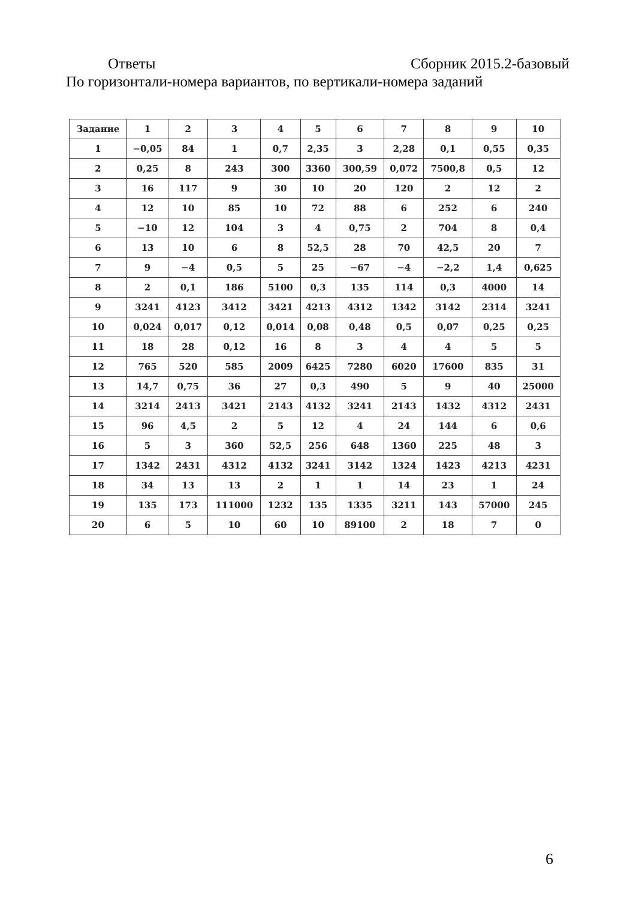Ответы Сборник 2015.2-базовый
По горизонтали-номера вариантов, по вертикали-номера заданий
| Задание | 1 | 2 | 3 | 4 | 5 | 6 | 7 | 8 | 9 | 10 |
| --- | --- | --- | --- | --- | --- | --- | --- | --- | --- | --- |
| 1 | −0,05 | 84 | 1 | 0,7 | 2,35 | 3 | 2,28 | 0,1 | 0,55 | 0,35 |
| 2 | 0,25 | 8 | 243 | 300 | 3360 | 300,59 | 0,072 | 7500,8 | 0,5 | 12 |
| 3 | 16 | 117 | 9 | 30 | 10 | 20 | 120 | 2 | 12 | 2 |
| 4 | 12 | 10 | 85 | 10 | 72 | 88 | 6 | 252 | 6 | 240 |
| 5 | −10 | 12 | 104 | 3 | 4 | 0,75 | 2 | 704 | 8 | 0,4 |
| 6 | 13 | 10 | 6 | 8 | 52,5 | 28 | 70 | 42,5 | 20 | 7 |
| 7 | 9 | −4 | 0,5 | 5 | 25 | −67 | −4 | −2,2 | 1,4 | 0,625 |
| 8 | 2 | 0,1 | 186 | 5100 | 0,3 | 135 | 114 | 0,3 | 4000 | 14 |
| 9 | 3241 | 4123 | 3412 | 3421 | 4213 | 4312 | 1342 | 3142 | 2314 | 3241 |
| 10 | 0,024 | 0,017 | 0,12 | 0,014 | 0,08 | 0,48 | 0,5 | 0,07 | 0,25 | 0,25 |
| 11 | 18 | 28 | 0,12 | 16 | 8 | 3 | 4 | 4 | 5 | 5 |
| 12 | 765 | 520 | 585 | 2009 | 6425 | 7280 | 6020 | 17600 | 835 | 31 |
| 13 | 14,7 | 0,75 | 36 | 27 | 0,3 | 490 | 5 | 9 | 40 | 25000 |
| 14 | 3214 | 2413 | 3421 | 2143 | 4132 | 3241 | 2143 | 1432 | 4312 | 2431 |
| 15 | 96 | 4,5 | 2 | 5 | 12 | 4 | 24 | 144 | 6 | 0,6 |
| 16 | 5 | 3 | 360 | 52,5 | 256 | 648 | 1360 | 225 | 48 | 3 |
| 17 | 1342 | 2431 | 4312 | 4132 | 3241 | 3142 | 1324 | 1423 | 4213 | 4231 |
| 18 | 34 | 13 | 13 | 2 | 1 | 1 | 14 | 23 | 1 | 24 |
| 19 | 135 | 173 | 111000 | 1232 | 135 | 1335 | 3211 | 143 | 57000 | 245 |
| 20 | 6 | 5 | 10 | 60 | 10 | 89100 | 2 | 18 | 7 | 0 |
6